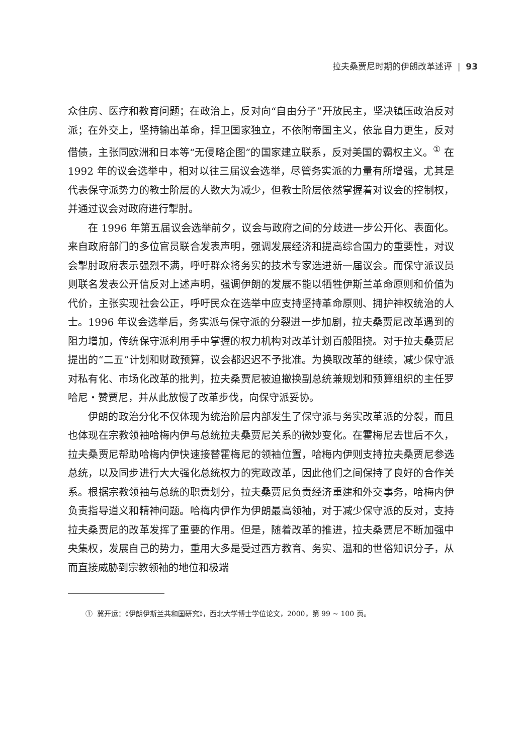拉夫桑贾尼时期的伊朗改革述评 | 93
众住房、医疗和教育问题；在政治上，反对向“自由分子”开放民主，坚决镇压政治反对派；在外交上，坚持输出革命，捍卫国家独立，不依附帝国主义，依靠自力更生，反对借债，主张同欧洲和日本等“无侵略企图”的国家建立联系，反对美国的霸权主义。<sup>①</sup> 在 1992 年的议会选举中，相对以往三届议会选举，尽管务实派的力量有所增强，尤其是代表保守派势力的教士阶层的人数大为减少，但教士阶层依然掌握着对议会的控制权，并通过议会对政府进行掣肘。
在 1996 年第五届议会选举前夕，议会与政府之间的分歧进一步公开化、表面化。来自政府部门的多位官员联合发表声明，强调发展经济和提高综合国力的重要性，对议会掣肘政府表示强烈不满，呼吁群众将务实的技术专家选进新一届议会。而保守派议员则联名发表公开信反对上述声明，强调伊朗的发展不能以牺牲伊斯兰革命原则和价值为代价，主张实现社会公正，呼吁民众在选举中应支持坚持革命原则、拥护神权统治的人士。1996 年议会选举后，务实派与保守派的分裂进一步加剧，拉夫桑贾尼改革遇到的阻力增加，传统保守派利用手中掌握的权力机构对改革计划百般阻挠。对于拉夫桑贾尼提出的“二五”计划和财政预算，议会都迟迟不予批准。为换取改革的继续，减少保守派对私有化、市场化改革的批判，拉夫桑贾尼被迫撤换副总统兼规划和预算组织的主任罗哈尼・赞贾尼，并从此放慢了改革步伐，向保守派妥协。
伊朗的政治分化不仅体现为统治阶层内部发生了保守派与务实改革派的分裂，而且也体现在宗教领袖哈梅内伊与总统拉夫桑贾尼关系的微妙变化。在霍梅尼去世后不久，拉夫桑贾尼帮助哈梅内伊快速接替霍梅尼的领袖位置，哈梅内伊则支持拉夫桑贾尼参选总统，以及同步进行大大强化总统权力的宪政改革，因此他们之间保持了良好的合作关系。根据宗教领袖与总统的职责划分，拉夫桑贾尼负责经济重建和外交事务，哈梅内伊负责指导道义和精神问题。哈梅内伊作为伊朗最高领袖，对于减少保守派的反对，支持拉夫桑贾尼的改革发挥了重要的作用。但是，随着改革的推进，拉夫桑贾尼不断加强中央集权，发展自己的势力，重用大多是受过西方教育、务实、温和的世俗知识分子，从而直接威胁到宗教领袖的地位和极端
① 冀开运：《伊朗伊斯兰共和国研究》，西北大学博士学位论文，2000，第 99 ~ 100 页。